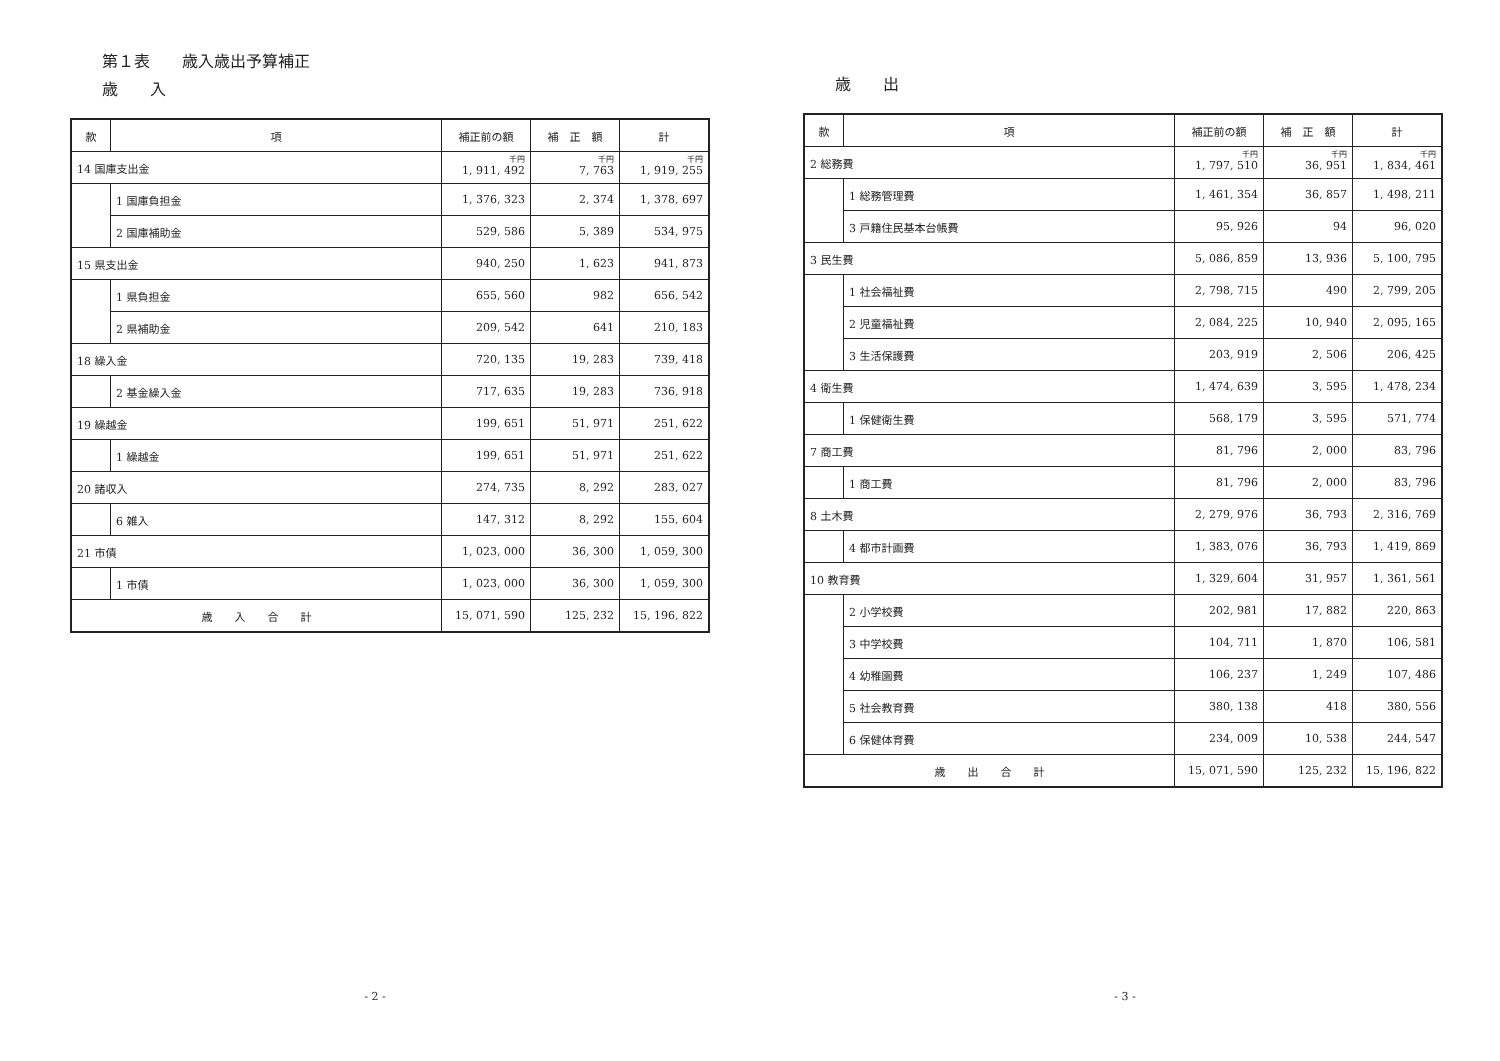第１表　　歳入歳出予算補正
歳　　入
| 款 | 項 | 補正前の額 | 補 正 額 | 計 |
| --- | --- | --- | --- | --- |
| 14 国庫支出金 | | 千円 1, 911, 492 | 千円 7, 763 | 千円 1, 919, 255 |
| | 1 国庫負担金 | 1, 376, 323 | 2, 374 | 1, 378, 697 |
| | 2 国庫補助金 | 529, 586 | 5, 389 | 534, 975 |
| 15 県支出金 | | 940, 250 | 1, 623 | 941, 873 |
| | 1 県負担金 | 655, 560 | 982 | 656, 542 |
| | 2 県補助金 | 209, 542 | 641 | 210, 183 |
| 18 繰入金 | | 720, 135 | 19, 283 | 739, 418 |
| | 2 基金繰入金 | 717, 635 | 19, 283 | 736, 918 |
| 19 繰越金 | | 199, 651 | 51, 971 | 251, 622 |
| | 1 繰越金 | 199, 651 | 51, 971 | 251, 622 |
| 20 諸収入 | | 274, 735 | 8, 292 | 283, 027 |
| | 6 雑入 | 147, 312 | 8, 292 | 155, 604 |
| 21 市債 | | 1, 023, 000 | 36, 300 | 1, 059, 300 |
| | 1 市債 | 1, 023, 000 | 36, 300 | 1, 059, 300 |
| 歳 入 合 計 | | 15, 071, 590 | 125, 232 | 15, 196, 822 |
- 2 -
.
歳　　出
| 款 | 項 | 補正前の額 | 補 正 額 | 計 |
| --- | --- | --- | --- | --- |
| 2 総務費 | | 千円 1, 797, 510 | 千円 36, 951 | 千円 1, 834, 461 |
| | 1 総務管理費 | 1, 461, 354 | 36, 857 | 1, 498, 211 |
| | 3 戸籍住民基本台帳費 | 95, 926 | 94 | 96, 020 |
| 3 民生費 | | 5, 086, 859 | 13, 936 | 5, 100, 795 |
| | 1 社会福祉費 | 2, 798, 715 | 490 | 2, 799, 205 |
| | 2 児童福祉費 | 2, 084, 225 | 10, 940 | 2, 095, 165 |
| | 3 生活保護費 | 203, 919 | 2, 506 | 206, 425 |
| 4 衛生費 | | 1, 474, 639 | 3, 595 | 1, 478, 234 |
| | 1 保健衛生費 | 568, 179 | 3, 595 | 571, 774 |
| 7 商工費 | | 81, 796 | 2, 000 | 83, 796 |
| | 1 商工費 | 81, 796 | 2, 000 | 83, 796 |
| 8 土木費 | | 2, 279, 976 | 36, 793 | 2, 316, 769 |
| | 4 都市計画費 | 1, 383, 076 | 36, 793 | 1, 419, 869 |
| 10 教育費 | | 1, 329, 604 | 31, 957 | 1, 361, 561 |
| | 2 小学校費 | 202, 981 | 17, 882 | 220, 863 |
| | 3 中学校費 | 104, 711 | 1, 870 | 106, 581 |
| | 4 幼稚園費 | 106, 237 | 1, 249 | 107, 486 |
| | 5 社会教育費 | 380, 138 | 418 | 380, 556 |
| | 6 保健体育費 | 234, 009 | 10, 538 | 244, 547 |
| 歳 出 合 計 | | 15, 071, 590 | 125, 232 | 15, 196, 822 |
- 3 -